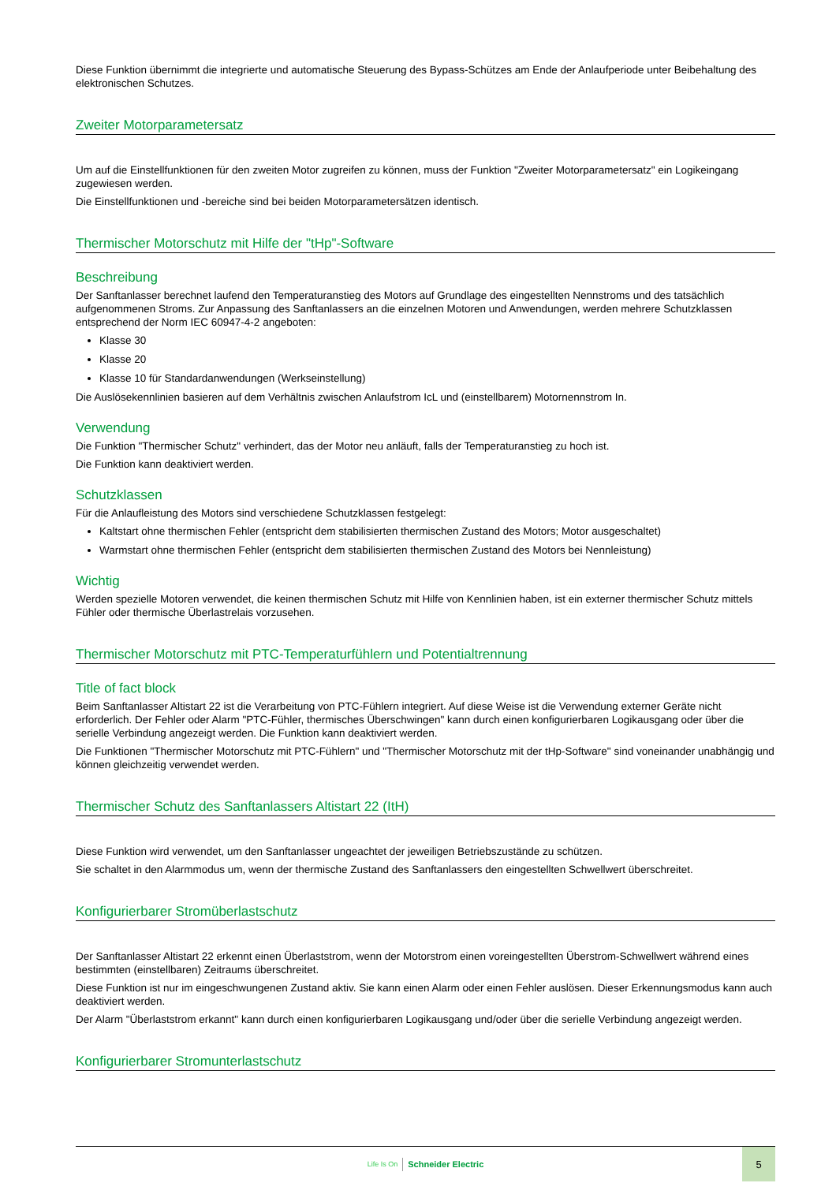Diese Funktion übernimmt die integrierte und automatische Steuerung des Bypass-Schützes am Ende der Anlaufperiode unter Beibehaltung des elektronischen Schutzes.
Zweiter Motorparametersatz
Um auf die Einstellfunktionen für den zweiten Motor zugreifen zu können, muss der Funktion "Zweiter Motorparametersatz" ein Logikeingang zugewiesen werden.
Die Einstellfunktionen und -bereiche sind bei beiden Motorparametersätzen identisch.
Thermischer Motorschutz mit Hilfe der "tHp"-Software
Beschreibung
Der Sanftanlasser berechnet laufend den Temperaturanstieg des Motors auf Grundlage des eingestellten Nennstroms und des tatsächlich aufgenommenen Stroms. Zur Anpassung des Sanftanlassers an die einzelnen Motoren und Anwendungen, werden mehrere Schutzklassen entsprechend der Norm IEC 60947-4-2 angeboten:
Klasse 30
Klasse 20
Klasse 10 für Standardanwendungen (Werkseinstellung)
Die Auslösekennlinien basieren auf dem Verhältnis zwischen Anlaufstrom IcL und (einstellbarem) Motornennstrom In.
Verwendung
Die Funktion "Thermischer Schutz" verhindert, das der Motor neu anläuft, falls der Temperaturanstieg zu hoch ist.
Die Funktion kann deaktiviert werden.
Schutzklassen
Für die Anlaufleistung des Motors sind verschiedene Schutzklassen festgelegt:
Kaltstart ohne thermischen Fehler (entspricht dem stabilisierten thermischen Zustand des Motors; Motor ausgeschaltet)
Warmstart ohne thermischen Fehler (entspricht dem stabilisierten thermischen Zustand des Motors bei Nennleistung)
Wichtig
Werden spezielle Motoren verwendet, die keinen thermischen Schutz mit Hilfe von Kennlinien haben, ist ein externer thermischer Schutz mittels Fühler oder thermische Überlastrelais vorzusehen.
Thermischer Motorschutz mit PTC-Temperaturfühlern und Potentialtrennung
Title of fact block
Beim Sanftanlasser Altistart 22 ist die Verarbeitung von PTC-Fühlern integriert. Auf diese Weise ist die Verwendung externer Geräte nicht erforderlich. Der Fehler oder Alarm "PTC-Fühler, thermisches Überschwingen" kann durch einen konfigurierbaren Logikausgang oder über die serielle Verbindung angezeigt werden. Die Funktion kann deaktiviert werden.
Die Funktionen "Thermischer Motorschutz mit PTC-Fühlern" und "Thermischer Motorschutz mit der tHp-Software" sind voneinander unabhängig und können gleichzeitig verwendet werden.
Thermischer Schutz des Sanftanlassers Altistart 22 (ItH)
Diese Funktion wird verwendet, um den Sanftanlasser ungeachtet der jeweiligen Betriebszustände zu schützen.
Sie schaltet in den Alarmmodus um, wenn der thermische Zustand des Sanftanlassers den eingestellten Schwellwert überschreitet.
Konfigurierbarer Stromüberlastschutz
Der Sanftanlasser Altistart 22 erkennt einen Überlaststrom, wenn der Motorstrom einen voreingestellten Überstrom-Schwellwert während eines bestimmten (einstellbaren) Zeitraums überschreitet.
Diese Funktion ist nur im eingeschwungenen Zustand aktiv. Sie kann einen Alarm oder einen Fehler auslösen. Dieser Erkennungsmodus kann auch deaktiviert werden.
Der Alarm "Überlaststrom erkannt" kann durch einen konfigurierbaren Logikausgang und/oder über die serielle Verbindung angezeigt werden.
Konfigurierbarer Stromunterlastschutz
Life Is On Schneider Electric
5